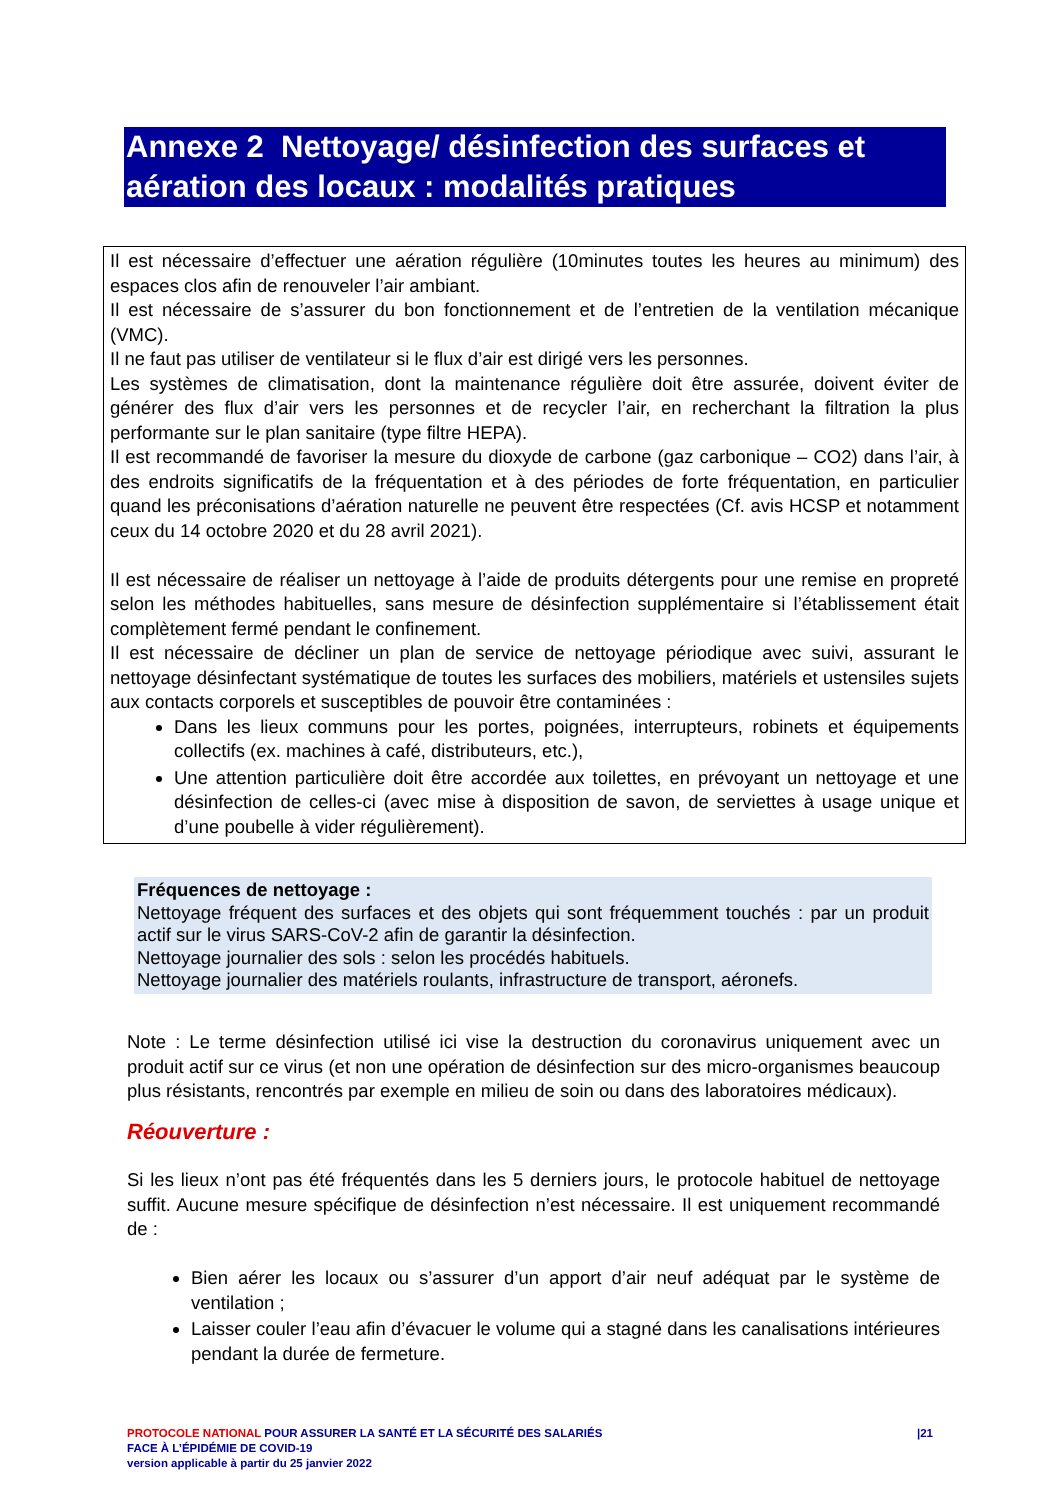Annexe 2 Nettoyage/ désinfection des surfaces et aération des locaux : modalités pratiques
Il est nécessaire d’effectuer une aération régulière (10minutes toutes les heures au minimum) des espaces clos afin de renouveler l’air ambiant.
Il est nécessaire de s’assurer du bon fonctionnement et de l’entretien de la ventilation mécanique (VMC).
Il ne faut pas utiliser de ventilateur si le flux d’air est dirigé vers les personnes.
Les systèmes de climatisation, dont la maintenance régulière doit être assurée, doivent éviter de générer des flux d’air vers les personnes et de recycler l’air, en recherchant la filtration la plus performante sur le plan sanitaire (type filtre HEPA).
Il est recommandé de favoriser la mesure du dioxyde de carbone (gaz carbonique – CO2) dans l’air, à des endroits significatifs de la fréquentation et à des périodes de forte fréquentation, en particulier quand les préconisations d’aération naturelle ne peuvent être respectées (Cf. avis HCSP et notamment ceux du 14 octobre 2020 et du 28 avril 2021).
Il est nécessaire de réaliser un nettoyage à l’aide de produits détergents pour une remise en propreté selon les méthodes habituelles, sans mesure de désinfection supplémentaire si l’établissement était complètement fermé pendant le confinement.
Il est nécessaire de décliner un plan de service de nettoyage périodique avec suivi, assurant le nettoyage désinfectant systématique de toutes les surfaces des mobiliers, matériels et ustensiles sujets aux contacts corporels et susceptibles de pouvoir être contaminées :
Dans les lieux communs pour les portes, poignées, interrupteurs, robinets et équipements collectifs (ex. machines à café, distributeurs, etc.),
Une attention particulière doit être accordée aux toilettes, en prévoyant un nettoyage et une désinfection de celles-ci (avec mise à disposition de savon, de serviettes à usage unique et d’une poubelle à vider régulièrement).
Fréquences de nettoyage :
Nettoyage fréquent des surfaces et des objets qui sont fréquemment touchés : par un produit actif sur le virus SARS-CoV-2 afin de garantir la désinfection.
Nettoyage journalier des sols : selon les procédés habituels.
Nettoyage journalier des matériels roulants, infrastructure de transport, aéronefs.
Note : Le terme désinfection utilisé ici vise la destruction du coronavirus uniquement avec un produit actif sur ce virus (et non une opération de désinfection sur des micro-organismes beaucoup plus résistants, rencontrés par exemple en milieu de soin ou dans des laboratoires médicaux).
Réouverture :
Si les lieux n’ont pas été fréquentés dans les 5 derniers jours, le protocole habituel de nettoyage suffit. Aucune mesure spécifique de désinfection n’est nécessaire. Il est uniquement recommandé de :
Bien aérer les locaux ou s’assurer d’un apport d’air neuf adéquat par le système de ventilation ;
Laisser couler l’eau afin d’évacuer le volume qui a stagné dans les canalisations intérieures pendant la durée de fermeture.
PROTOCOLE NATIONAL POUR ASSURER LA SANTÉ ET LA SÉCURITÉ DES SALARIÉS
FACE À L’ÉPIDÉMIE DE COVID-19
version applicable à partir du 25 janvier 2022
|21